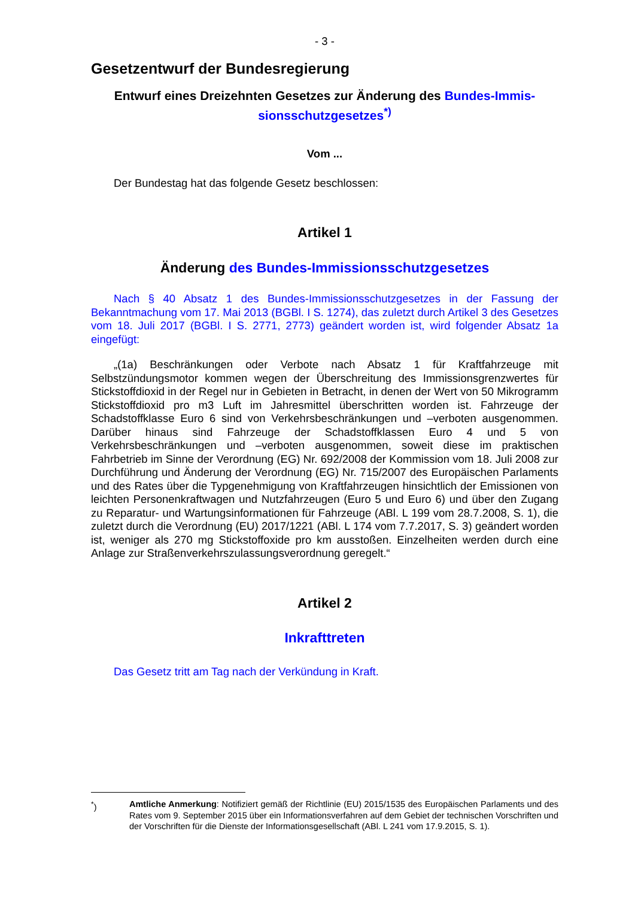- 3 -
Gesetzentwurf der Bundesregierung
Entwurf eines Dreizehnten Gesetzes zur Änderung des Bundes-Immis-sionsschutzgesetzes<sup>*)</sup>
Vom ...
Der Bundestag hat das folgende Gesetz beschlossen:
Artikel 1
Änderung des Bundes-Immissionsschutzgesetzes
Nach § 40 Absatz 1 des Bundes-Immissionsschutzgesetzes in der Fassung der Bekanntmachung vom 17. Mai 2013 (BGBl. I S. 1274), das zuletzt durch Artikel 3 des Gesetzes vom 18. Juli 2017 (BGBl. I S. 2771, 2773) geändert worden ist, wird folgender Absatz 1a eingefügt:
„(1a) Beschränkungen oder Verbote nach Absatz 1 für Kraftfahrzeuge mit Selbstzündungsmotor kommen wegen der Überschreitung des Immissionsgrenzwertes für Stickstoffdioxid in der Regel nur in Gebieten in Betracht, in denen der Wert von 50 Mikrogramm Stickstoffdioxid pro m3 Luft im Jahresmittel überschritten worden ist. Fahrzeuge der Schadstoffklasse Euro 6 sind von Verkehrsbeschränkungen und –verboten ausgenommen. Darüber hinaus sind Fahrzeuge der Schadstoffklassen Euro 4 und 5 von Verkehrsbeschränkungen und –verboten ausgenommen, soweit diese im praktischen Fahrbetrieb im Sinne der Verordnung (EG) Nr. 692/2008 der Kommission vom 18. Juli 2008 zur Durchführung und Änderung der Verordnung (EG) Nr. 715/2007 des Europäischen Parlaments und des Rates über die Typgenehmigung von Kraftfahrzeugen hinsichtlich der Emissionen von leichten Personenkraftwagen und Nutzfahrzeugen (Euro 5 und Euro 6) und über den Zugang zu Reparatur- und Wartungsinformationen für Fahrzeuge (ABl. L 199 vom 28.7.2008, S. 1), die zuletzt durch die Verordnung (EU) 2017/1221 (ABl. L 174 vom 7.7.2017, S. 3) geändert worden ist, weniger als 270 mg Stickstoffoxide pro km ausstoßen. Einzelheiten werden durch eine Anlage zur Straßenverkehrszulassungsverordnung geregelt.“
Artikel 2
Inkrafttreten
Das Gesetz tritt am Tag nach der Verkündung in Kraft.
<sup>*</sup>) Amtliche Anmerkung: Notifiziert gemäß der Richtlinie (EU) 2015/1535 des Europäischen Parlaments und des Rates vom 9. September 2015 über ein Informationsverfahren auf dem Gebiet der technischen Vorschriften und der Vorschriften für die Dienste der Informationsgesellschaft (ABl. L 241 vom 17.9.2015, S. 1).